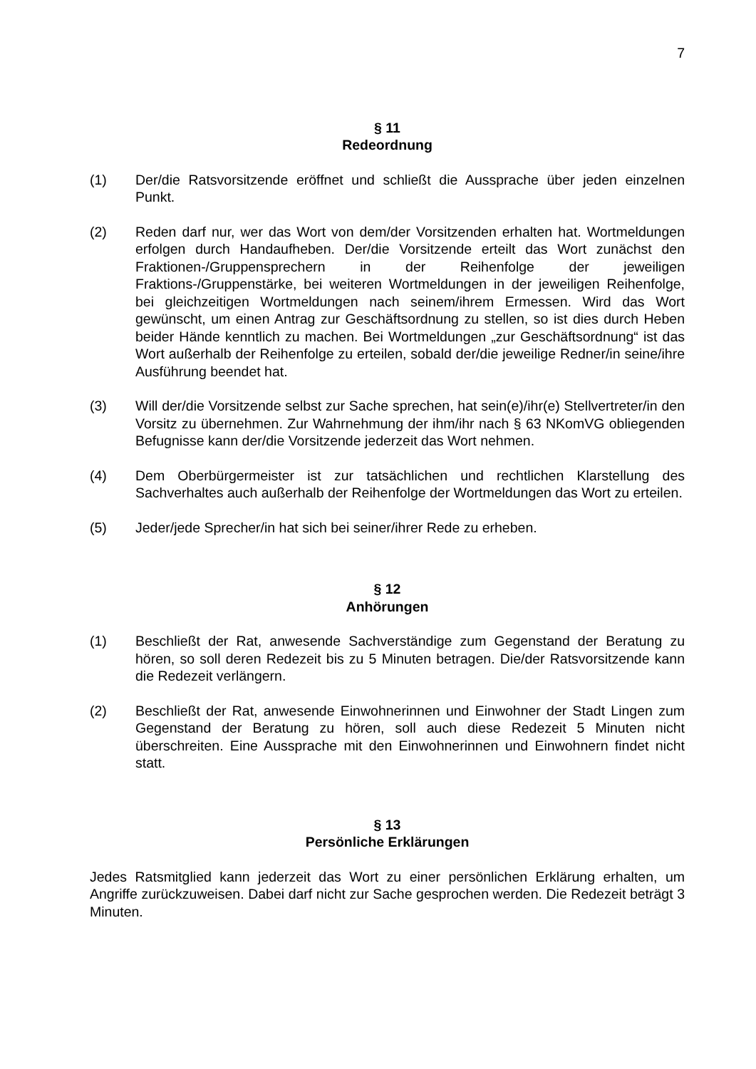7
§ 11
Redeordnung
(1) Der/die Ratsvorsitzende eröffnet und schließt die Aussprache über jeden einzelnen Punkt.
(2) Reden darf nur, wer das Wort von dem/der Vorsitzenden erhalten hat. Wortmeldungen erfolgen durch Handaufheben. Der/die Vorsitzende erteilt das Wort zunächst den Fraktionen-/Gruppensprechern in der Reihenfolge der jeweiligen Fraktions-/Gruppenstärke, bei weiteren Wortmeldungen in der jeweiligen Reihenfolge, bei gleichzeitigen Wortmeldungen nach seinem/ihrem Ermessen. Wird das Wort gewünscht, um einen Antrag zur Geschäftsordnung zu stellen, so ist dies durch Heben beider Hände kenntlich zu machen. Bei Wortmeldungen „zur Geschäftsordnung“ ist das Wort außerhalb der Reihenfolge zu erteilen, sobald der/die jeweilige Redner/in seine/ihre Ausführung beendet hat.
(3) Will der/die Vorsitzende selbst zur Sache sprechen, hat sein(e)/ihr(e) Stellvertreter/in den Vorsitz zu übernehmen. Zur Wahrnehmung der ihm/ihr nach § 63 NKomVG obliegenden Befugnisse kann der/die Vorsitzende jederzeit das Wort nehmen.
(4) Dem Oberbürgermeister ist zur tatsächlichen und rechtlichen Klarstellung des Sachverhaltes auch außerhalb der Reihenfolge der Wortmeldungen das Wort zu erteilen.
(5) Jeder/jede Sprecher/in hat sich bei seiner/ihrer Rede zu erheben.
§ 12
Anhörungen
(1) Beschließt der Rat, anwesende Sachverständige zum Gegenstand der Beratung zu hören, so soll deren Redezeit bis zu 5 Minuten betragen. Die/der Ratsvorsitzende kann die Redezeit verlängern.
(2) Beschließt der Rat, anwesende Einwohnerinnen und Einwohner der Stadt Lingen zum Gegenstand der Beratung zu hören, soll auch diese Redezeit 5 Minuten nicht überschreiten. Eine Aussprache mit den Einwohnerinnen und Einwohnern findet nicht statt.
§ 13
Persönliche Erklärungen
Jedes Ratsmitglied kann jederzeit das Wort zu einer persönlichen Erklärung erhalten, um Angriffe zurückzuweisen. Dabei darf nicht zur Sache gesprochen werden. Die Redezeit beträgt 3 Minuten.